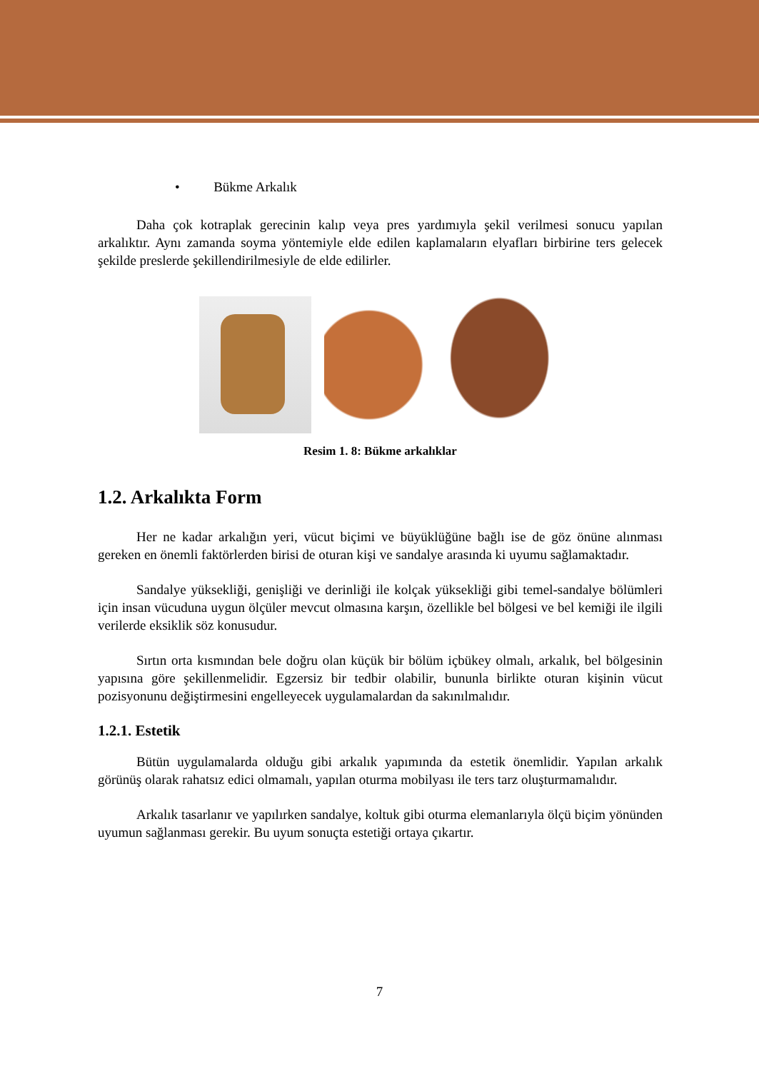• Bükme Arkalık
Daha çok kotraplak gerecinin kalıp veya pres yardımıyla şekil verilmesi sonucu yapılan arkalıktır. Aynı zamanda soyma yöntemiyle elde edilen kaplamaların elyafları birbirine ters gelecek şekilde preslerde şekillendirilmesiyle de elde edilirler.
Resim 1. 8: Bükme arkalıklar
1.2. Arkalıkta Form
Her ne kadar arkalığın yeri, vücut biçimi ve büyüklüğüne bağlı ise de göz önüne alınması gereken en önemli faktörlerden birisi de oturan kişi ve sandalye arasında ki uyumu sağlamaktadır.
Sandalye yüksekliği, genişliği ve derinliği ile kolçak yüksekliği gibi temel-sandalye bölümleri için insan vücuduna uygun ölçüler mevcut olmasına karşın, özellikle bel bölgesi ve bel kemiği ile ilgili verilerde eksiklik söz konusudur.
Sırtın orta kısmından bele doğru olan küçük bir bölüm içbükey olmalı, arkalık, bel bölgesinin yapısına göre şekillenmelidir. Egzersiz bir tedbir olabilir, bununla birlikte oturan kişinin vücut pozisyonunu değiştirmesini engelleyecek uygulamalardan da sakınılmalıdır.
1.2.1. Estetik
Bütün uygulamalarda olduğu gibi arkalık yapımında da estetik önemlidir. Yapılan arkalık görünüş olarak rahatsız edici olmamalı, yapılan oturma mobilyası ile ters tarz oluşturmamalıdır.
Arkalık tasarlanır ve yapılırken sandalye, koltuk gibi oturma elemanlarıyla ölçü biçim yönünden uyumun sağlanması gerekir. Bu uyum sonuçta estetiği ortaya çıkartır.
7